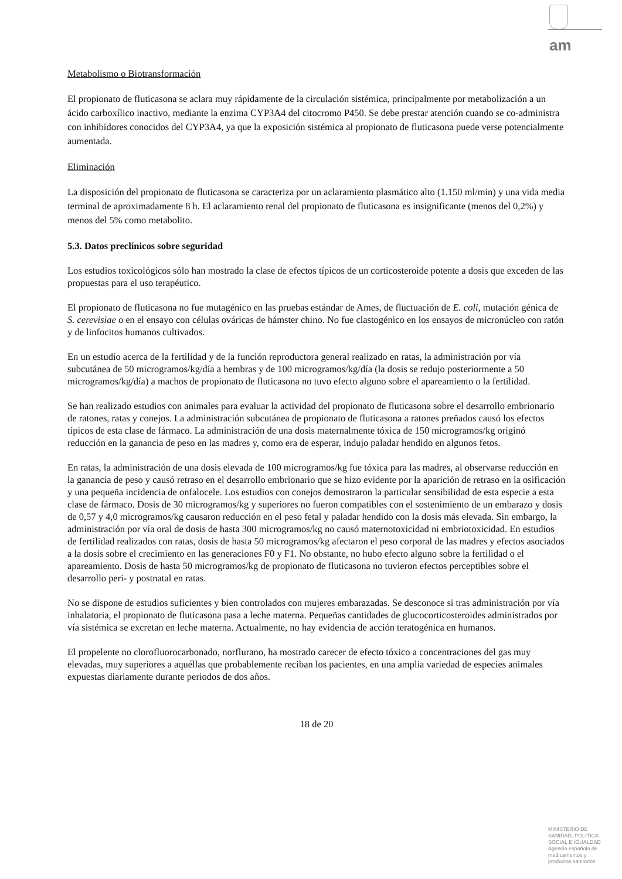am
Metabolismo o Biotransformación
El propionato de fluticasona se aclara muy rápidamente de la circulación sistémica, principalmente por metabolización a un ácido carboxílico inactivo, mediante la enzima CYP3A4 del citocromo P450. Se debe prestar atención cuando se co-administra con inhibidores conocidos del CYP3A4, ya que la exposición sistémica al propionato de fluticasona puede verse potencialmente aumentada.
Eliminación
La disposición del propionato de fluticasona se caracteriza por un aclaramiento plasmático alto (1.150 ml/min) y una vida media terminal de aproximadamente 8 h. El aclaramiento renal del propionato de fluticasona es insignificante (menos del 0,2%) y menos del 5% como metabolito.
5.3. Datos preclínicos sobre seguridad
Los estudios toxicológicos sólo han mostrado la clase de efectos típicos de un corticosteroide potente a dosis que exceden de las propuestas para el uso terapéutico.
El propionato de fluticasona no fue mutagénico en las pruebas estándar de Ames, de fluctuación de E. coli, mutación génica de S. cerevisiae o en el ensayo con células ováricas de hámster chino. No fue clastogénico en los ensayos de micronúcleo con ratón y de linfocitos humanos cultivados.
En un estudio acerca de la fertilidad y de la función reproductora general realizado en ratas, la administración por vía subcutánea de 50 microgramos/kg/día a hembras y de 100 microgramos/kg/día (la dosis se redujo posteriormente a 50 microgramos/kg/día) a machos de propionato de fluticasona no tuvo efecto alguno sobre el apareamiento o la fertilidad.
Se han realizado estudios con animales para evaluar la actividad del propionato de fluticasona sobre el desarrollo embrionario de ratones, ratas y conejos. La administración subcutánea de propionato de fluticasona a ratones preñados causó los efectos típicos de esta clase de fármaco. La administración de una dosis maternalmente tóxica de 150 microgramos/kg originó reducción en la ganancia de peso en las madres y, como era de esperar, indujo paladar hendido en algunos fetos.
En ratas, la administración de una dosis elevada de 100 microgramos/kg fue tóxica para las madres, al observarse reducción en la ganancia de peso y causó retraso en el desarrollo embrionario que se hizo evidente por la aparición de retraso en la osificación y una pequeña incidencia de onfalocele. Los estudios con conejos demostraron la particular sensibilidad de esta especie a esta clase de fármaco. Dosis de 30 microgramos/kg y superiores no fueron compatibles con el sostenimiento de un embarazo y dosis de 0,57 y 4,0 microgramos/kg causaron reducción en el peso fetal y paladar hendido con la dosis más elevada. Sin embargo, la administración por vía oral de dosis de hasta 300 microgramos/kg no causó maternotoxicidad ni embriotoxicidad. En estudios de fertilidad realizados con ratas, dosis de hasta 50 microgramos/kg afectaron el peso corporal de las madres y efectos asociados a la dosis sobre el crecimiento en las generaciones F0 y F1. No obstante, no hubo efecto alguno sobre la fertilidad o el apareamiento. Dosis de hasta 50 microgramos/kg de propionato de fluticasona no tuvieron efectos perceptibles sobre el desarrollo peri- y postnatal en ratas.
No se dispone de estudios suficientes y bien controlados con mujeres embarazadas. Se desconoce si tras administración por vía inhalatoria, el propionato de fluticasona pasa a leche materna. Pequeñas cantidades de glucocorticosteroides administrados por vía sistémica se excretan en leche materna. Actualmente, no hay evidencia de acción teratogénica en humanos.
El propelente no clorofluorocarbonado, norflurano, ha mostrado carecer de efecto tóxico a concentraciones del gas muy elevadas, muy superiores a aquéllas que probablemente reciban los pacientes, en una amplia variedad de especies animales expuestas diariamente durante periodos de dos años.
18 de 20
MINISTERIO DE
SANIDAD, POLITICA
SOCIAL E IGUALDAD
Agencia española de
medicamentos y
productos sanitarios